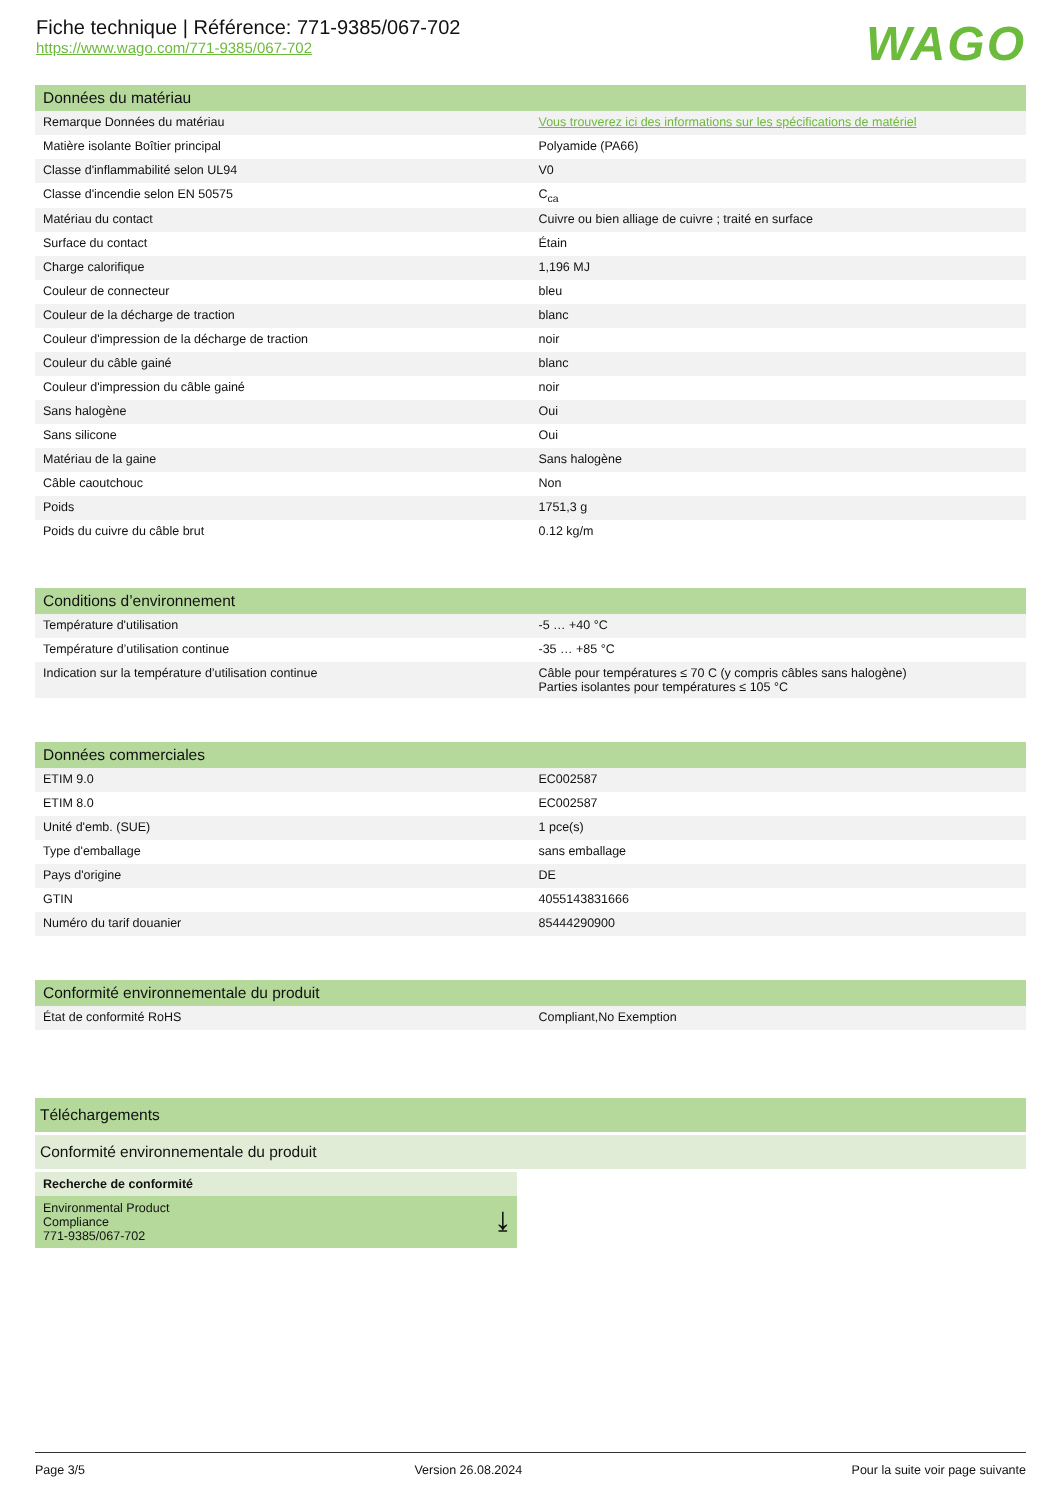Fiche technique | Référence: 771-9385/067-702
https://www.wago.com/771-9385/067-702
WAGO
Données du matériau
| Remarque Données du matériau | Vous trouverez ici des informations sur les spécifications de matériel |
| Matière isolante Boîtier principal | Polyamide (PA66) |
| Classe d'inflammabilité selon UL94 | V0 |
| Classe d'incendie selon EN 50575 | C<sub>ca</sub> |
| Matériau du contact | Cuivre ou bien alliage de cuivre ; traité en surface |
| Surface du contact | Étain |
| Charge calorifique | 1,196 MJ |
| Couleur de connecteur | bleu |
| Couleur de la décharge de traction | blanc |
| Couleur d'impression de la décharge de traction | noir |
| Couleur du câble gainé | blanc |
| Couleur d'impression du câble gainé | noir |
| Sans halogène | Oui |
| Sans silicone | Oui |
| Matériau de la gaine | Sans halogène |
| Câble caoutchouc | Non |
| Poids | 1751,3 g |
| Poids du cuivre du câble brut | 0.12 kg/m |
Conditions d’environnement
| Température d'utilisation | -5 … +40 °C |
| Température d’utilisation continue | -35 … +85 °C |
| Indication sur la température d’utilisation continue | Câble pour températures ≤ 70 C (y compris câbles sans halogène) Parties isolantes pour températures ≤ 105 °C |
Données commerciales
| ETIM 9.0 | EC002587 |
| ETIM 8.0 | EC002587 |
| Unité d'emb. (SUE) | 1 pce(s) |
| Type d'emballage | sans emballage |
| Pays d'origine | DE |
| GTIN | 4055143831666 |
| Numéro du tarif douanier | 85444290900 |
Conformité environnementale du produit
| État de conformité RoHS | Compliant,No Exemption |
Téléchargements
Conformité environnementale du produit
Recherche de conformité
Environmental Product
Compliance
771-9385/067-702 ⤓
Page 3/5 Version 26.08.2024 Pour la suite voir page suivante